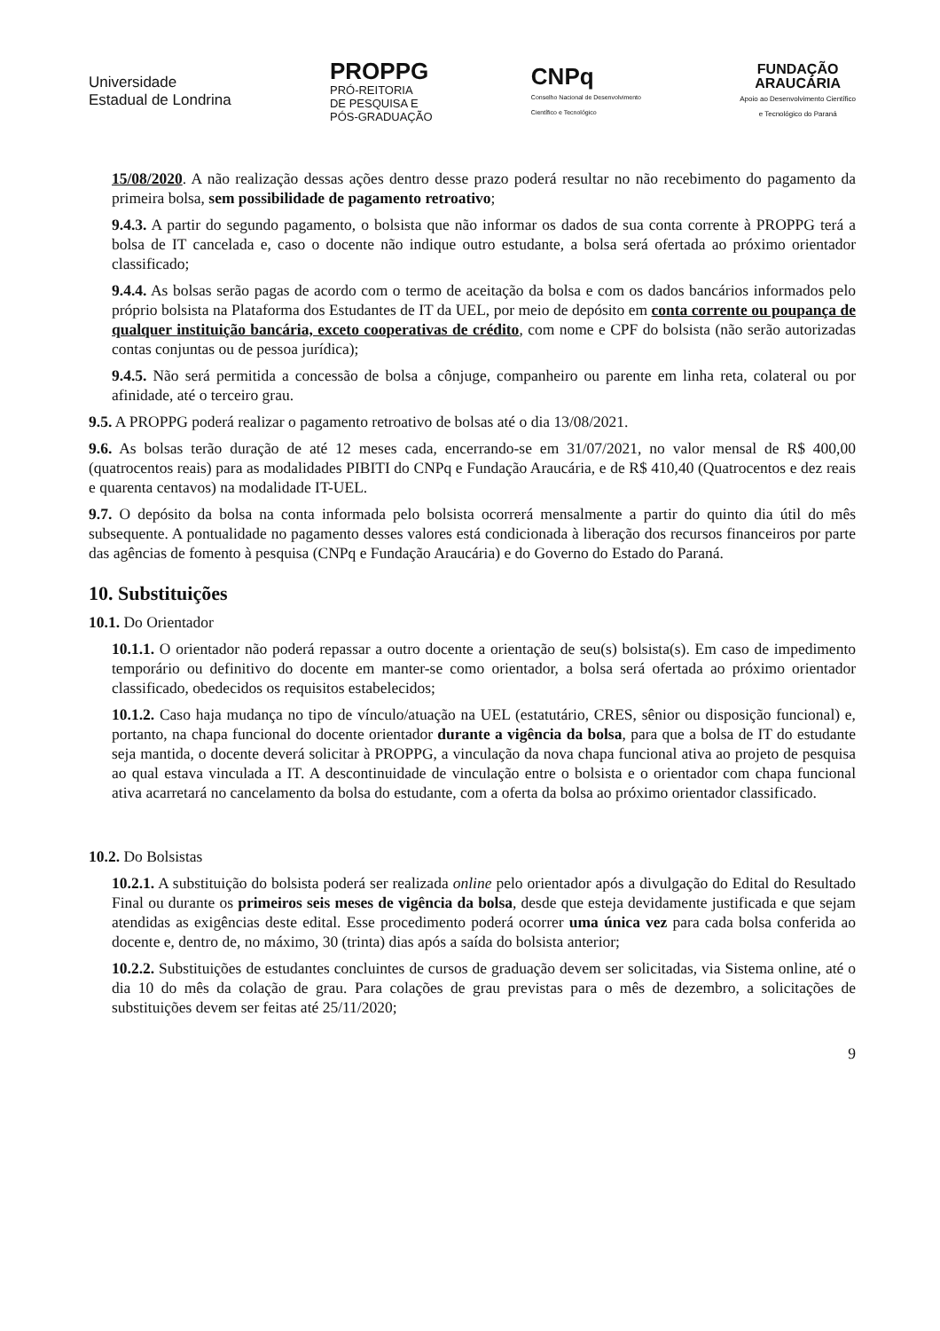Universidade
Estadual de Londrina
PROPPG
PRÓ-REITORIA
DE PESQUISA E
PÓS-GRADUAÇÃO
CNPq
Conselho Nacional de Desenvolvimento
Científico e Tecnológico
FUNDAÇÃO
ARAUCÁRIA
Apoio ao Desenvolvimento Científico
e Tecnológico do Paraná
15/08/2020. A não realização dessas ações dentro desse prazo poderá resultar no não recebimento do pagamento da primeira bolsa, sem possibilidade de pagamento retroativo;
9.4.3. A partir do segundo pagamento, o bolsista que não informar os dados de sua conta corrente à PROPPG terá a bolsa de IT cancelada e, caso o docente não indique outro estudante, a bolsa será ofertada ao próximo orientador classificado;
9.4.4. As bolsas serão pagas de acordo com o termo de aceitação da bolsa e com os dados bancários informados pelo próprio bolsista na Plataforma dos Estudantes de IT da UEL, por meio de depósito em conta corrente ou poupança de qualquer instituição bancária, exceto cooperativas de crédito, com nome e CPF do bolsista (não serão autorizadas contas conjuntas ou de pessoa jurídica);
9.4.5. Não será permitida a concessão de bolsa a cônjuge, companheiro ou parente em linha reta, colateral ou por afinidade, até o terceiro grau.
9.5. A PROPPG poderá realizar o pagamento retroativo de bolsas até o dia 13/08/2021.
9.6. As bolsas terão duração de até 12 meses cada, encerrando-se em 31/07/2021, no valor mensal de R$ 400,00 (quatrocentos reais) para as modalidades PIBITI do CNPq e Fundação Araucária, e de R$ 410,40 (Quatrocentos e dez reais e quarenta centavos) na modalidade IT-UEL.
9.7. O depósito da bolsa na conta informada pelo bolsista ocorrerá mensalmente a partir do quinto dia útil do mês subsequente. A pontualidade no pagamento desses valores está condicionada à liberação dos recursos financeiros por parte das agências de fomento à pesquisa (CNPq e Fundação Araucária) e do Governo do Estado do Paraná.
10. Substituições
10.1. Do Orientador
10.1.1. O orientador não poderá repassar a outro docente a orientação de seu(s) bolsista(s). Em caso de impedimento temporário ou definitivo do docente em manter-se como orientador, a bolsa será ofertada ao próximo orientador classificado, obedecidos os requisitos estabelecidos;
10.1.2. Caso haja mudança no tipo de vínculo/atuação na UEL (estatutário, CRES, sênior ou disposição funcional) e, portanto, na chapa funcional do docente orientador durante a vigência da bolsa, para que a bolsa de IT do estudante seja mantida, o docente deverá solicitar à PROPPG, a vinculação da nova chapa funcional ativa ao projeto de pesquisa ao qual estava vinculada a IT. A descontinuidade de vinculação entre o bolsista e o orientador com chapa funcional ativa acarretará no cancelamento da bolsa do estudante, com a oferta da bolsa ao próximo orientador classificado.
10.2. Do Bolsistas
10.2.1. A substituição do bolsista poderá ser realizada online pelo orientador após a divulgação do Edital do Resultado Final ou durante os primeiros seis meses de vigência da bolsa, desde que esteja devidamente justificada e que sejam atendidas as exigências deste edital. Esse procedimento poderá ocorrer uma única vez para cada bolsa conferida ao docente e, dentro de, no máximo, 30 (trinta) dias após a saída do bolsista anterior;
10.2.2. Substituições de estudantes concluintes de cursos de graduação devem ser solicitadas, via Sistema online, até o dia 10 do mês da colação de grau. Para colações de grau previstas para o mês de dezembro, a solicitações de substituições devem ser feitas até 25/11/2020;
9